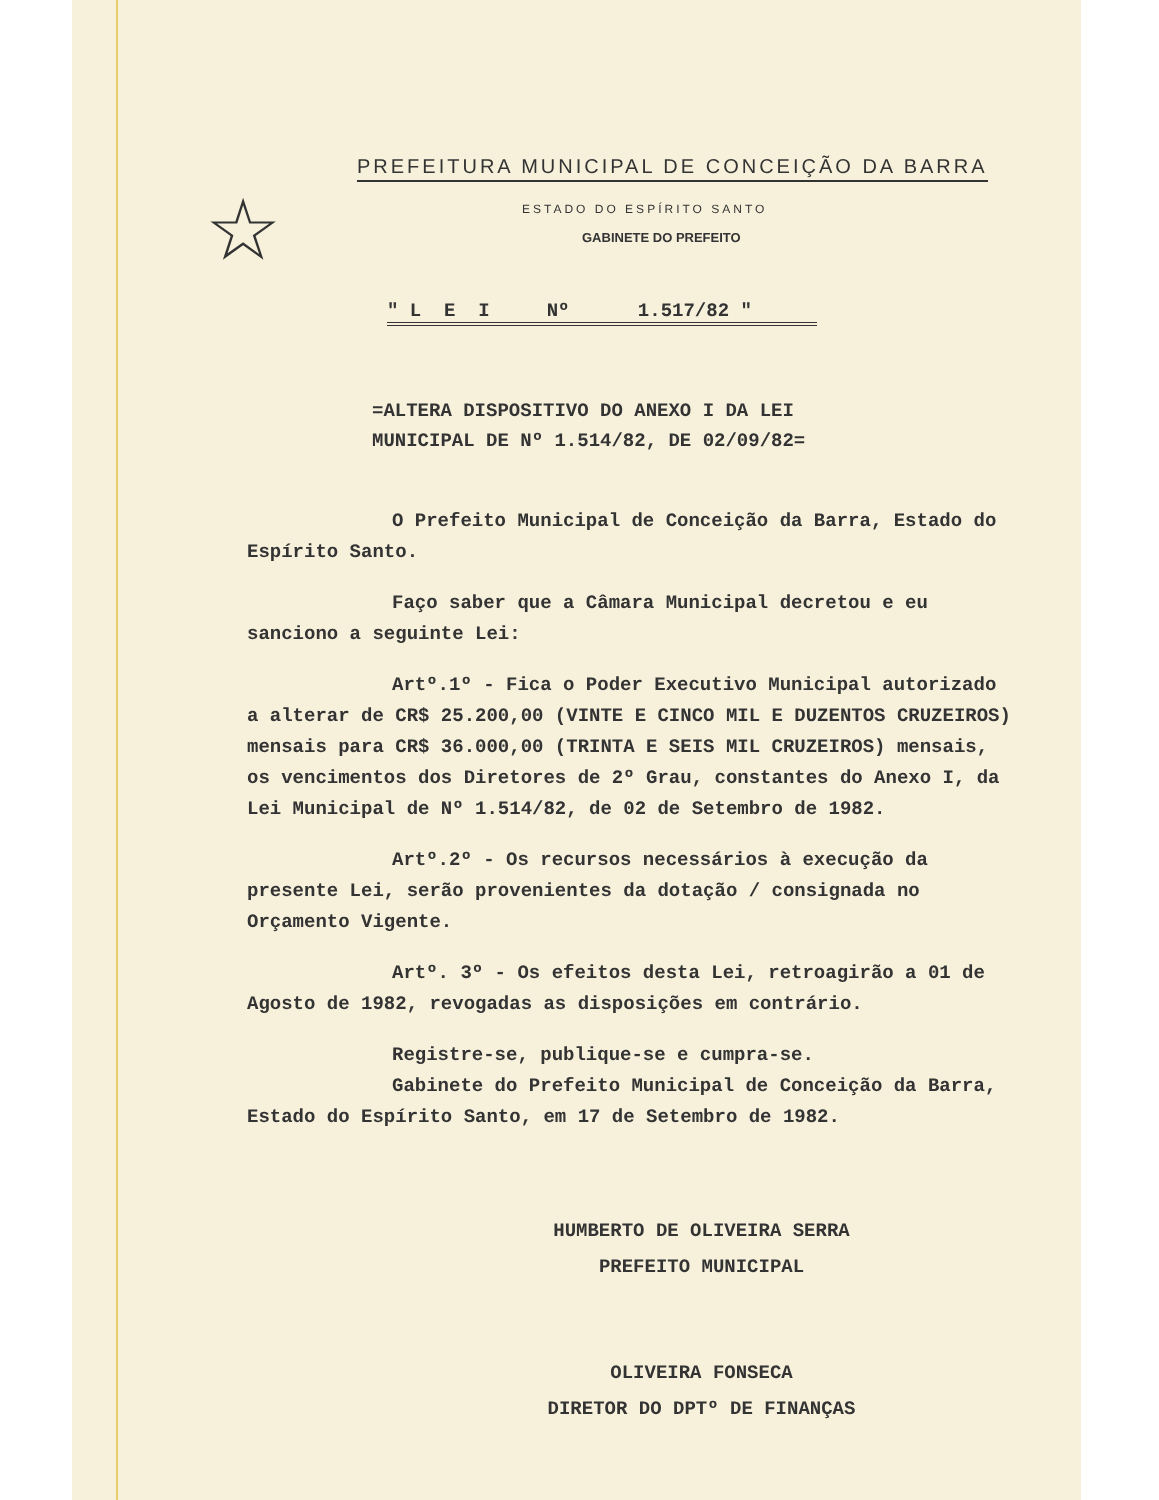☆
PREFEITURA MUNICIPAL DE CONCEIÇÃO DA BARRA
ESTADO DO ESPÍRITO SANTO
GABINETE DO PREFEITO
" L E I Nº 1.517/82 "
=ALTERA DISPOSITIVO DO ANEXO I DA LEI
MUNICIPAL DE Nº 1.514/82, DE 02/09/82=
O Prefeito Municipal de Conceição da Barra, Estado do Espírito Santo.
Faço saber que a Câmara Municipal decretou e eu sanciono a seguinte Lei:
Artº.1º - Fica o Poder Executivo Municipal autorizado a alterar de CR$ 25.200,00 (VINTE E CINCO MIL E DUZENTOS CRUZEIROS) mensais para CR$ 36.000,00 (TRINTA E SEIS MIL CRUZEIROS) mensais, os vencimentos dos Diretores de 2º Grau, constantes do Anexo I, da Lei Municipal de Nº 1.514/82, de 02 de Setembro de 1982.
Artº.2º - Os recursos necessários à execução da presente Lei, serão provenientes da dotação / consignada no Orçamento Vigente.
Artº. 3º - Os efeitos desta Lei, retroagirão a 01 de Agosto de 1982, revogadas as disposições em contrário.
Registre-se, publique-se e cumpra-se.
Gabinete do Prefeito Municipal de Conceição da Barra, Estado do Espírito Santo, em 17 de Setembro de 1982.
HUMBERTO DE OLIVEIRA SERRA
PREFEITO MUNICIPAL
OLIVEIRA FONSECA
DIRETOR DO DPTº DE FINANÇAS